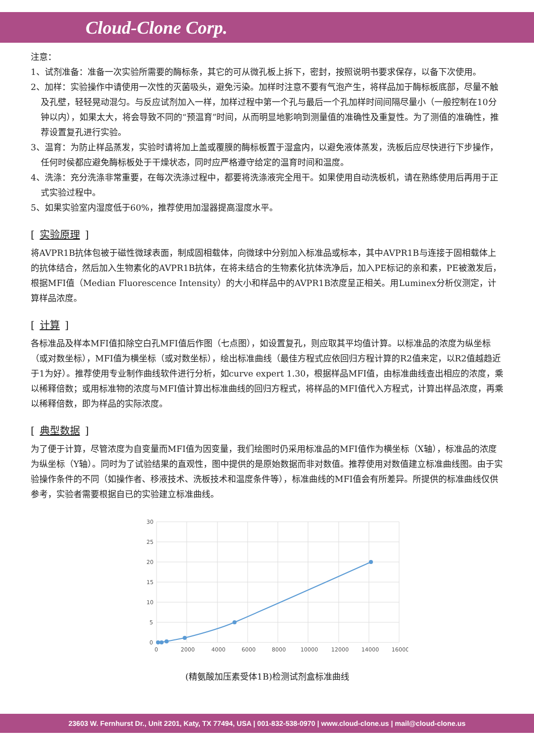Cloud-Clone Corp.
注意：
1、试剂准备：准备一次实验所需要的酶标条，其它的可从微孔板上拆下，密封，按照说明书要求保存，以备下次使用。
2、加样：实验操作中请使用一次性的灭菌吸头，避免污染。加样时注意不要有气泡产生，将样品加于酶标板底部，尽量不触及孔壁，轻轻晃动混匀。与反应试剂加入一样，加样过程中第一个孔与最后一个孔加样时间间隔尽量小（一般控制在10分钟以内），如果太大，将会导致不同的“预温育”时间，从而明显地影响到测量值的准确性及重复性。为了测值的准确性，推荐设置复孔进行实验。
3、温育：为防止样品蒸发，实验时请将加上盖或覆膜的酶标板置于湿盒内，以避免液体蒸发，洗板后应尽快进行下步操作，任何时侯都应避免酶标板处于干燥状态，同时应严格遵守给定的温育时间和温度。
4、洗涤：充分洗涤非常重要，在每次洗涤过程中，都要将洗涤液完全甩干。如果使用自动洗板机，请在熟练使用后再用于正式实验过程中。
5、如果实验室内湿度低于60%，推荐使用加湿器提高湿度水平。
[实验原理]
将AVPR1B抗体包被于磁性微球表面，制成固相载体，向微球中分别加入标准品或标本，其中AVPR1B与连接于固相载体上的抗体结合，然后加入生物素化的AVPR1B抗体，在将未结合的生物素化抗体洗净后，加入PE标记的亲和素，PE被激发后，根据MFI值（Median Fluorescence Intensity）的大小和样品中的AVPR1B浓度呈正相关。用Luminex分析仪测定，计算样品浓度。
[计算]
各标准品及样本MFI值扣除空白孔MFI值后作图（七点图），如设置复孔，则应取其平均值计算。以标准品的浓度为纵坐标（或对数坐标），MFI值为横坐标（或对数坐标），绘出标准曲线（最佳方程式应依回归方程计算的R2值来定，以R2值越趋近于1为好）。推荐使用专业制作曲线软件进行分析，如curve expert 1.30，根据样品MFI值，由标准曲线查出相应的浓度，乘以稀释倍数；或用标准物的浓度与MFI值计算出标准曲线的回归方程式，将样品的MFI值代入方程式，计算出样品浓度，再乘以稀释倍数，即为样品的实际浓度。
[典型数据]
为了便于计算，尽管浓度为自变量而MFI值为因变量，我们绘图时仍采用标准品的MFI值作为横坐标（X轴），标准品的浓度为纵坐标（Y轴）。同时为了试验结果的直观性，图中提供的是原始数据而非对数值。推荐使用对数值建立标准曲线图。由于实验操作条件的不同（如操作者、移液技术、洗板技术和温度条件等），标准曲线的MFI值会有所差异。所提供的标准曲线仅供参考，实验者需要根据自已的实验建立标准曲线。
30
25
20
15
10
5
0
0
2000
4000
6000
8000
10000
12000
14000
16000
(精氨酸加压素受体1B)检测试剂盒标准曲线
23603 W. Fernhurst Dr., Unit 2201, Katy, TX 77494, USA | 001-832-538-0970 | www.cloud-clone.us | mail@cloud-clone.us